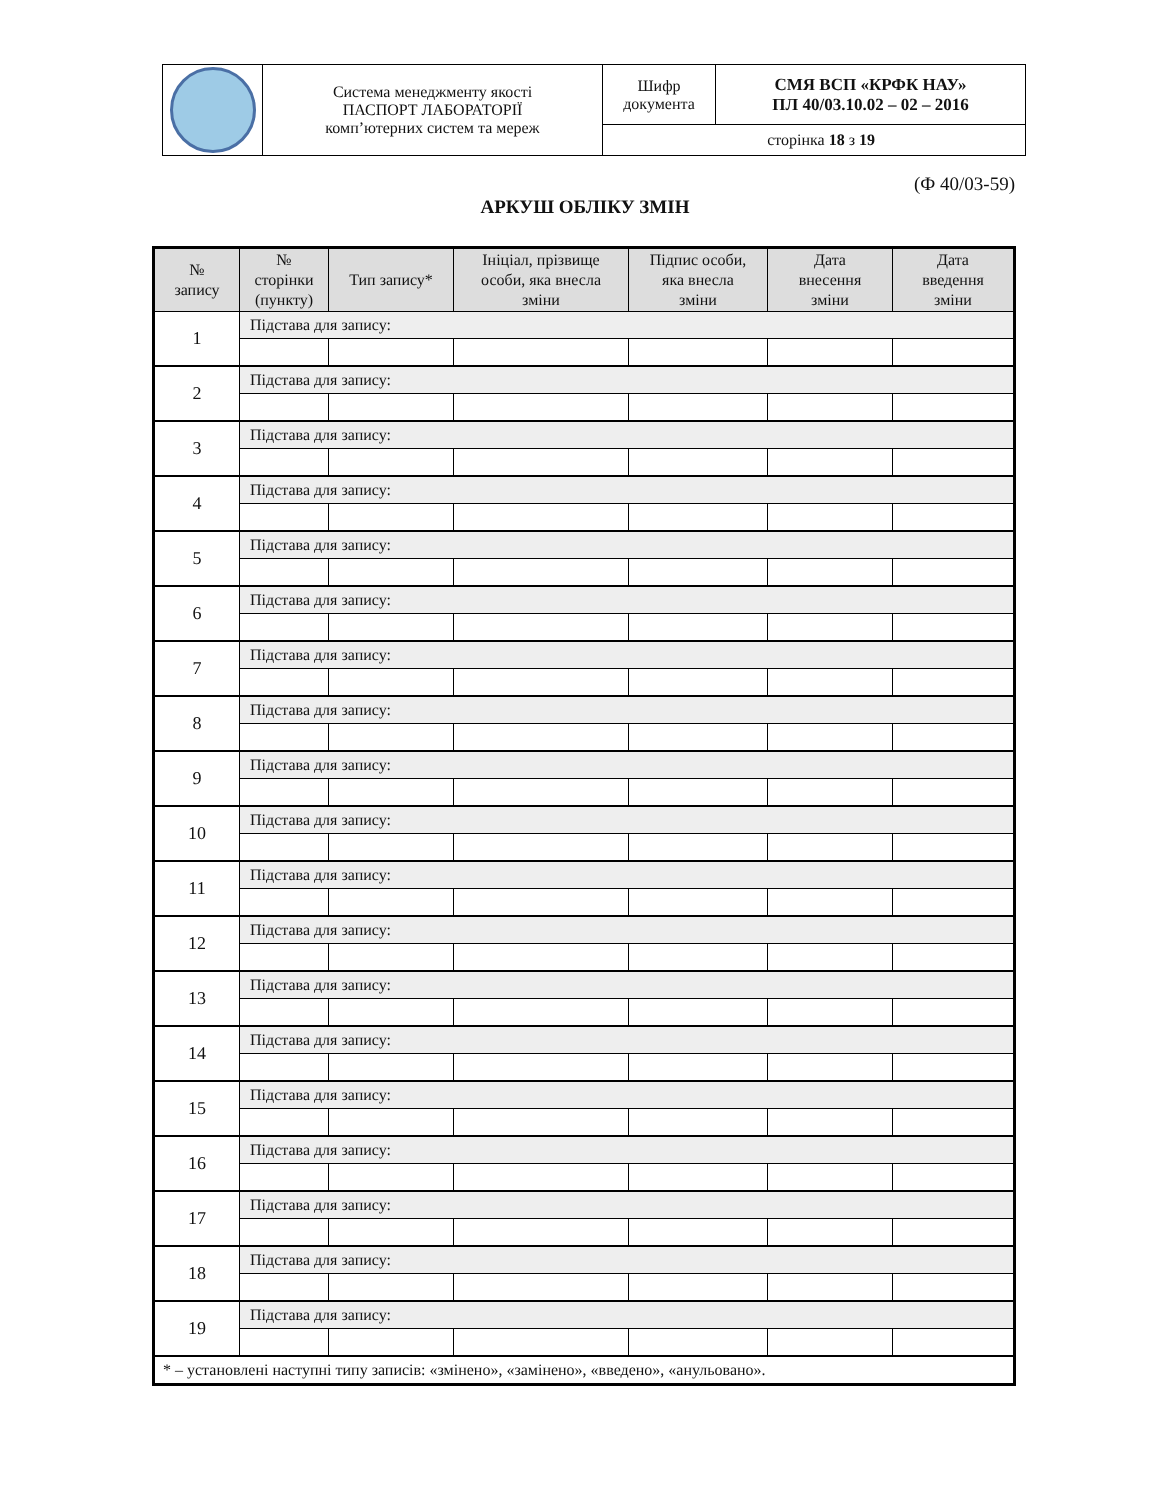| | Система менеджменту якості ПАСПОРТ ЛАБОРАТОРІЇ комп’ютерних систем та мереж | Шифр документа | СМЯ ВСП «КРФК НАУ» ПЛ 40/03.10.02 – 02 – 2016 |
| | | сторінка 18 з 19 | |
(Ф 40/03-59)
АРКУШ ОБЛІКУ ЗМІН
| № запису | № сторінки (пункту) | Тип запису* | Ініціал, прізвище особи, яка внесла зміни | Підпис особи, яка внесла зміни | Дата внесення зміни | Дата введення зміни |
| --- | --- | --- | --- | --- | --- | --- |
| 1 | Підстава для запису: | | | | | |
| 2 | Підстава для запису: | | | | | |
| 3 | Підстава для запису: | | | | | |
| 4 | Підстава для запису: | | | | | |
| 5 | Підстава для запису: | | | | | |
| 6 | Підстава для запису: | | | | | |
| 7 | Підстава для запису: | | | | | |
| 8 | Підстава для запису: | | | | | |
| 9 | Підстава для запису: | | | | | |
| 10 | Підстава для запису: | | | | | |
| 11 | Підстава для запису: | | | | | |
| 12 | Підстава для запису: | | | | | |
| 13 | Підстава для запису: | | | | | |
| 14 | Підстава для запису: | | | | | |
| 15 | Підстава для запису: | | | | | |
| 16 | Підстава для запису: | | | | | |
| 17 | Підстава для запису: | | | | | |
| 18 | Підстава для запису: | | | | | |
| 19 | Підстава для запису: | | | | | |
| * – установлені наступні типу записів: «змінено», «замінено», «введено», «анульовано». | | | | | | |